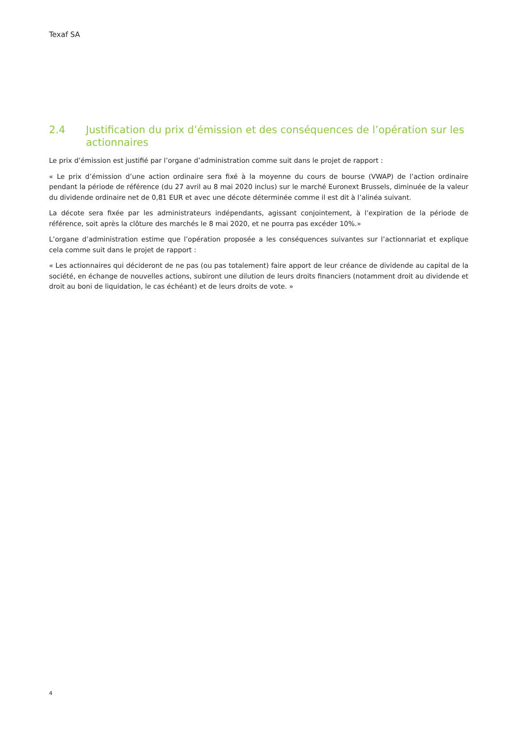Texaf SA
2.4 Justification du prix d’émission et des conséquences de l’opération sur les actionnaires
Le prix d’émission est justifié par l’organe d’administration comme suit dans le projet de rapport :
« Le prix d’émission d’une action ordinaire sera fixé à la moyenne du cours de bourse (VWAP) de l’action ordinaire pendant la période de référence (du 27 avril au 8 mai 2020 inclus) sur le marché Euronext Brussels, diminuée de la valeur du dividende ordinaire net de 0,81 EUR et avec une décote déterminée comme il est dit à l’alinéa suivant.
La décote sera fixée par les administrateurs indépendants, agissant conjointement, à l’expiration de la période de référence, soit après la clôture des marchés le 8 mai 2020, et ne pourra pas excéder 10%.»
L’organe d’administration estime que l’opération proposée a les conséquences suivantes sur l’actionnariat et explique cela comme suit dans le projet de rapport :
« Les actionnaires qui décideront de ne pas (ou pas totalement) faire apport de leur créance de dividende au capital de la société, en échange de nouvelles actions, subiront une dilution de leurs droits financiers (notamment droit au dividende et droit au boni de liquidation, le cas échéant) et de leurs droits de vote. »
4